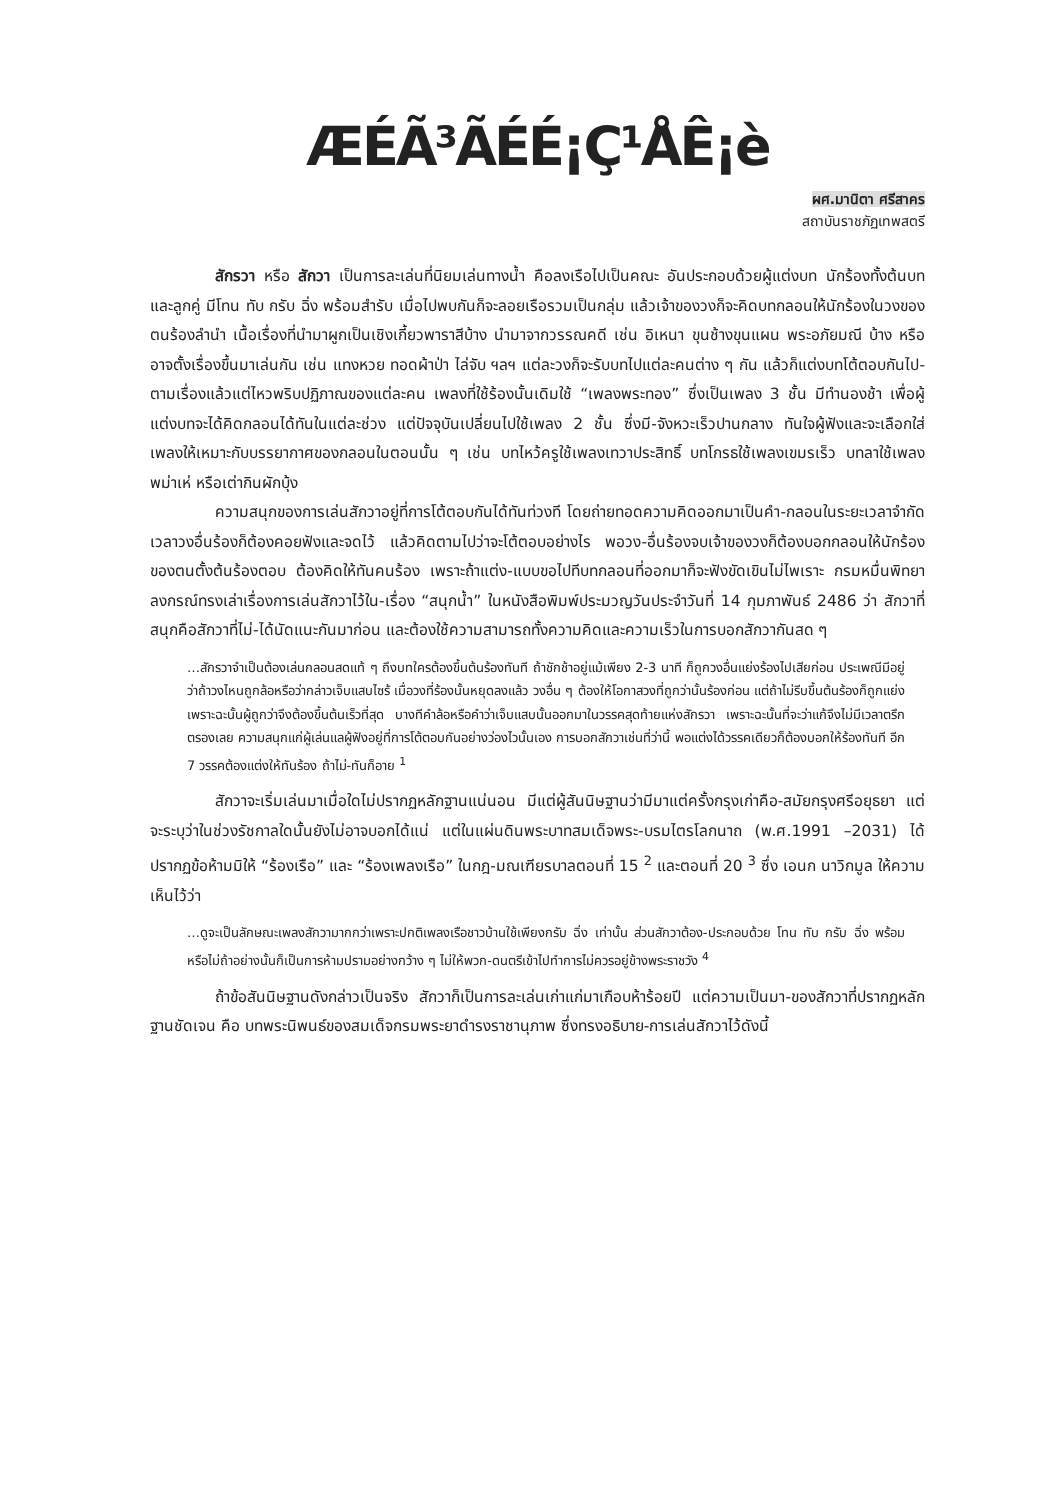ÆÉÃ³ÃÉÉ¡Ç¹ÅÊ¡è
ผศ.มานิตา ศรีสาคร
สถาบันราชภัฏเทพสตรี
สักรวา หรือ สักวา เป็นการละเล่นที่นิยมเล่นทางน้ำ คือลงเรือไปเป็นคณะ อันประกอบด้วยผู้แต่งบท นักร้องทั้งต้นบทและลูกคู่ มีโทน ทับ กรับ ฉิ่ง พร้อมสำรับ เมื่อไปพบกันก็จะลอยเรือรวมเป็นกลุ่ม แล้วเจ้าของวงก็จะคิดบทกลอนให้นักร้องในวงของตนร้องลำนำ เนื้อเรื่องที่นำมาผูกเป็นเชิงเกี้ยวพาราสีบ้าง นำมาจากวรรณคดี เช่น อิเหนา ขุนช้างขุนแผน พระอภัยมณี บ้าง หรืออาจตั้งเรื่องขึ้นมาเล่นกัน เช่น แทงหวย ทอดผ้าป่า ไล่จับ ฯลฯ แต่ละวงก็จะรับบทไปแต่ละคนต่าง ๆ กัน แล้วก็แต่งบทโต้ตอบกันไป-ตามเรื่องแล้วแต่ไหวพริบปฏิภาณของแต่ละคน เพลงที่ใช้ร้องนั้นเดิมใช้ “เพลงพระทอง” ซึ่งเป็นเพลง 3 ชั้น มีทำนองช้า เพื่อผู้แต่งบทจะได้คิดกลอนได้ทันในแต่ละช่วง แต่ปัจจุบันเปลี่ยนไปใช้เพลง 2 ชั้น ซึ่งมี-จังหวะเร็วปานกลาง ทันใจผู้ฟังและจะเลือกใส่เพลงให้เหมาะกับบรรยากาศของกลอนในตอนนั้น ๆ เช่น บทไหว้ครูใช้เพลงเทวาประสิทธิ์ บทโกรธใช้เพลงเขมรเร็ว บทลาใช้เพลงพม่าเห่ หรือเต่ากินผักบุ้ง
ความสนุกของการเล่นสักวาอยู่ที่การโต้ตอบกันได้ทันท่วงที โดยถ่ายทอดความคิดออกมาเป็นคำ-กลอนในระยะเวลาจำกัด เวลาวงอื่นร้องก็ต้องคอยฟังและจดไว้ แล้วคิดตามไปว่าจะโต้ตอบอย่างไร พอวง-อื่นร้องจบเจ้าของวงก็ต้องบอกกลอนให้นักร้องของตนตั้งต้นร้องตอบ ต้องคิดให้ทันคนร้อง เพราะถ้าแต่ง-แบบขอไปทีบทกลอนที่ออกมาก็จะฟังขัดเขินไม่ไพเราะ กรมหมื่นพิทยาลงกรณ์ทรงเล่าเรื่องการเล่นสักวาไว้ใน-เรื่อง “สนุกน้ำ” ในหนังสือพิมพ์ประมวญวันประจำวันที่ 14 กุมภาพันธ์ 2486 ว่า สักวาที่สนุกคือสักวาที่ไม่-ได้นัดแนะกันมาก่อน และต้องใช้ความสามารถทั้งความคิดและความเร็วในการบอกสักวากันสด ๆ
…สักรวาจำเป็นต้องเล่นกลอนสดแท้ ๆ ถึงบทใครต้องขึ้นต้นร้องทันที ถ้าชักช้าอยู่แม้เพียง 2-3 นาที ก็ถูกวงอื่นแย่งร้องไปเสียก่อน ประเพณีมีอยู่ว่าถ้าวงไหนถูกล้อหรือว่ากล่าวเจ็บแสบไซร้ เมื่อวงที่ร้องนั้นหยุดลงแล้ว วงอื่น ๆ ต้องให้โอกาสวงที่ถูกว่านั้นร้องก่อน แต่ถ้าไม่รีบขึ้นต้นร้องก็ถูกแย่ง เพราะฉะนั้นผู้ถูกว่าจึงต้องขึ้นต้นเร็วที่สุด บางทีคำล้อหรือคำว่าเจ็บแสบนั้นออกมาในวรรคสุดท้ายแห่งสักรวา เพราะฉะนั้นที่จะว่าแก้จึงไม่มีเวลาตรึกตรองเลย ความสนุกแก่ผู้เล่นแลผู้ฟังอยู่ที่การโต้ตอบกันอย่างว่องไวนั้นเอง การบอกสักวาเช่นที่ว่านี้ พอแต่งได้วรรคเดียวก็ต้องบอกให้ร้องทันที อีก 7 วรรคต้องแต่งให้ทันร้อง ถ้าไม่-ทันก็อาย <sup>1</sup>
สักวาจะเริ่มเล่นมาเมื่อใดไม่ปรากฏหลักฐานแน่นอน มีแต่ผู้สันนิษฐานว่ามีมาแต่ครั้งกรุงเก่าคือ-สมัยกรุงศรีอยุธยา แต่จะระบุว่าในช่วงรัชกาลใดนั้นยังไม่อาจบอกได้แน่ แต่ในแผ่นดินพระบาทสมเด็จพระ-บรมไตรโลกนาถ (พ.ศ.1991 –2031) ได้ปรากฏข้อห้ามมิให้ “ร้องเรือ” และ “ร้องเพลงเรือ” ในกฎ-มณเฑียรบาลตอนที่ 15 <sup>2</sup> และตอนที่ 20 <sup>3</sup> ซึ่ง เอนก นาวิกมูล ให้ความเห็นไว้ว่า
…ดูจะเป็นลักษณะเพลงสักวามากกว่าเพราะปกติเพลงเรือชาวบ้านใช้เพียงกรับ ฉิ่ง เท่านั้น ส่วนสักวาต้อง-ประกอบด้วย โทน ทับ กรับ ฉิ่ง พร้อม หรือไม่ถ้าอย่างนั้นก็เป็นการห้ามปรามอย่างกว้าง ๆ ไม่ให้พวก-ดนตรีเข้าไปทำการไม่ควรอยู่ข้างพระราชวัง <sup>4</sup>
ถ้าข้อสันนิษฐานดังกล่าวเป็นจริง สักวาก็เป็นการละเล่นเก่าแก่มาเกือบห้าร้อยปี แต่ความเป็นมา-ของสักวาที่ปรากฏหลักฐานชัดเจน คือ บทพระนิพนธ์ของสมเด็จกรมพระยาดำรงราชานุภาพ ซึ่งทรงอธิบาย-การเล่นสักวาไว้ดังนี้